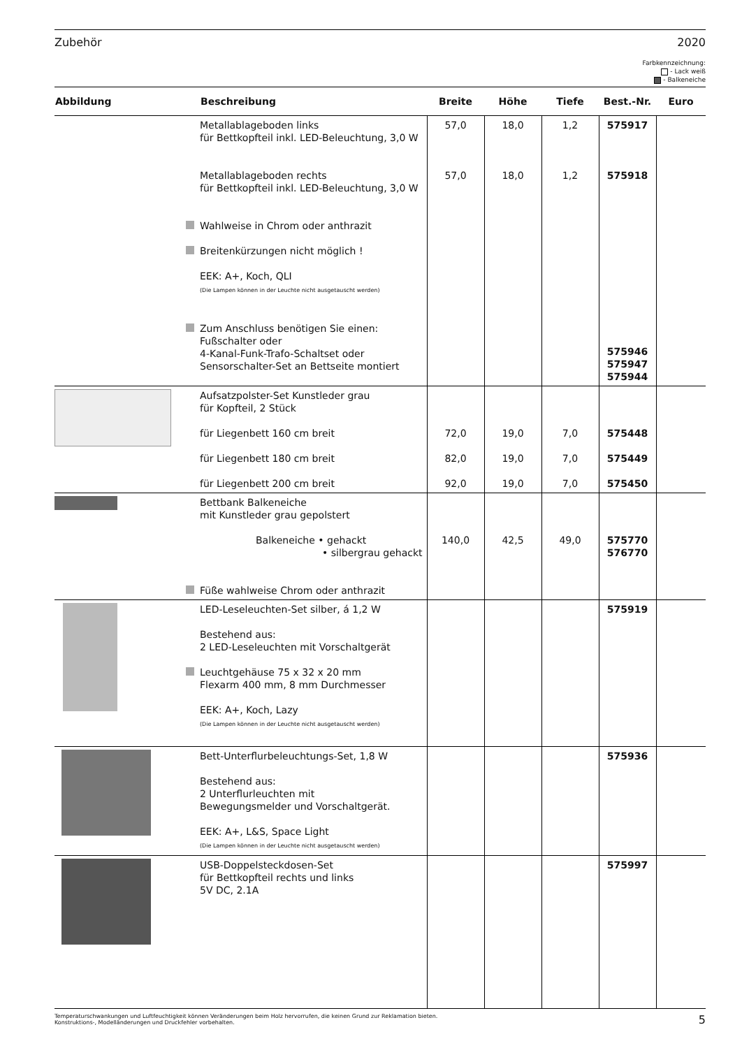Zubehör 2020
Farbkennzeichnung:
- Lack weiß
- Balkeneiche
| Abbildung | Beschreibung | Breite | Höhe | Tiefe | Best.-Nr. | Euro |
| --- | --- | --- | --- | --- | --- | --- |
| | Metallablageboden links für Bettkopfteil inkl. LED-Beleuchtung, 3,0 W Metallablageboden rechts für Bettkopfteil inkl. LED-Beleuchtung, 3,0 W Wahlweise in Chrom oder anthrazit Breitenkürzungen nicht möglich ! EEK: A+, Koch, QLI (Die Lampen können in der Leuchte nicht ausgetauscht werden) Zum Anschluss benötigen Sie einen: Fußschalter oder 4-Kanal-Funk-Trafo-Schaltset oder Sensorschalter-Set an Bettseite montiert | 57,0 57,0 | 18,0 18,0 | 1,2 1,2 | 575917 575918 575946 575947 575944 | |
| | Aufsatzpolster-Set Kunstleder grau für Kopfteil, 2 Stück für Liegenbett 160 cm breit für Liegenbett 180 cm breit für Liegenbett 200 cm breit | 72,0 82,0 92,0 | 19,0 19,0 19,0 | 7,0 7,0 7,0 | 575448 575449 575450 | |
| | Bettbank Balkeneiche mit Kunstleder grau gepolstert Balkeneiche • gehackt • silbergrau gehackt Füße wahlweise Chrom oder anthrazit | 140,0 | 42,5 | 49,0 | 575770 576770 | |
| | LED-Leseleuchten-Set silber, á 1,2 W Bestehend aus: 2 LED-Leseleuchten mit Vorschaltgerät Leuchtgehäuse 75 x 32 x 20 mm Flexarm 400 mm, 8 mm Durchmesser EEK: A+, Koch, Lazy (Die Lampen können in der Leuchte nicht ausgetauscht werden) | | | | 575919 | |
| | Bett-Unterflurbeleuchtungs-Set, 1,8 W Bestehend aus: 2 Unterflurleuchten mit Bewegungsmelder und Vorschaltgerät. EEK: A+, L&S, Space Light (Die Lampen können in der Leuchte nicht ausgetauscht werden) | | | | 575936 | |
| | USB-Doppelsteckdosen-Set für Bettkopfteil rechts und links 5V DC, 2.1A | | | | 575997 | |
Temperaturschwankungen und Luftfeuchtigkeit können Veränderungen beim Holz hervorrufen, die keinen Grund zur Reklamation bieten.
Konstruktions-, Modelländerungen und Druckfehler vorbehalten. 5